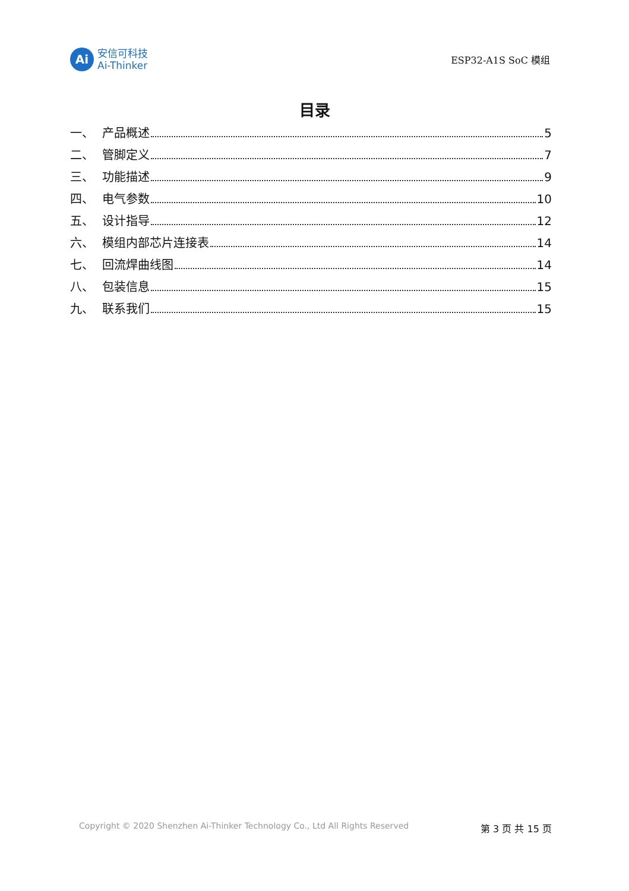Ai
安信可科技
Ai-Thinker
ESP32-A1S SoC 模组
目录
一、 产品概述 5
二、 管脚定义 7
三、 功能描述 9
四、 电气参数 10
五、 设计指导 12
六、 模组内部芯片连接表 14
七、 回流焊曲线图 14
八、 包装信息 15
九、 联系我们 15
Copyright © 2020 Shenzhen Ai-Thinker Technology Co., Ltd All Rights Reserved 第 3 页 共 15 页